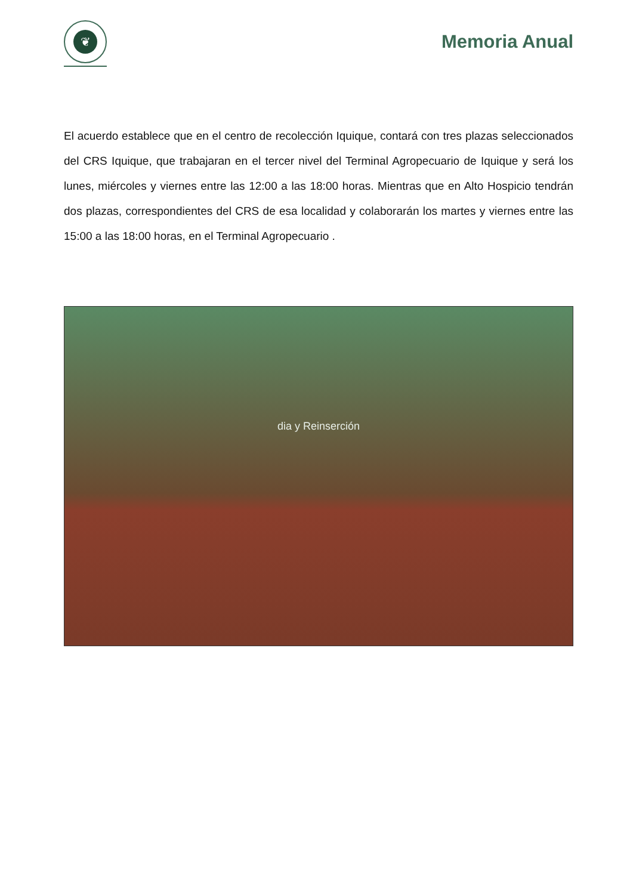❦
Memoria Anual
El acuerdo establece que en el centro de recolección Iquique, contará con tres plazas seleccionados del CRS Iquique, que trabajaran en el tercer nivel del Terminal Agropecuario de Iquique y será los lunes, miércoles y viernes entre las 12:00 a las 18:00 horas. Mientras que en Alto Hospicio tendrán dos plazas, correspondientes del CRS de esa localidad y colaborarán los martes y viernes entre las 15:00 a las 18:00 horas, en el Terminal Agropecuario .
dia y Reinserción